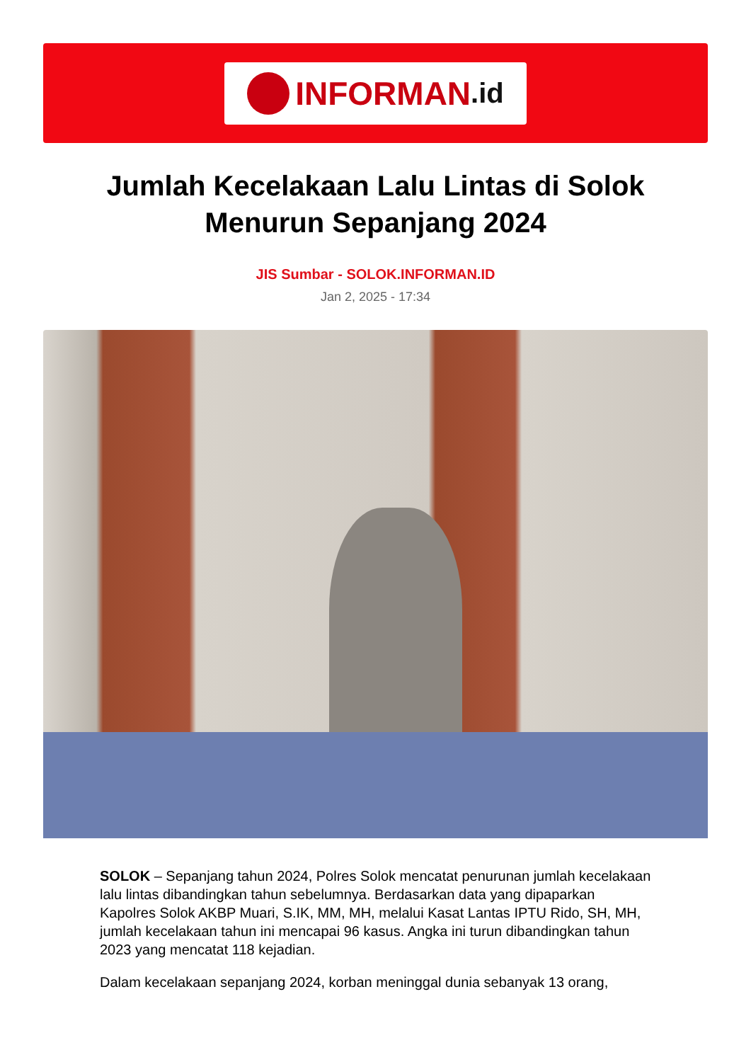INFORMAN.id
Jumlah Kecelakaan Lalu Lintas di Solok Menurun Sepanjang 2024
JIS Sumbar - SOLOK.INFORMAN.ID
Jan 2, 2025 - 17:34
SOLOK – Sepanjang tahun 2024, Polres Solok mencatat penurunan jumlah kecelakaan lalu lintas dibandingkan tahun sebelumnya. Berdasarkan data yang dipaparkan Kapolres Solok AKBP Muari, S.IK, MM, MH, melalui Kasat Lantas IPTU Rido, SH, MH, jumlah kecelakaan tahun ini mencapai 96 kasus. Angka ini turun dibandingkan tahun 2023 yang mencatat 118 kejadian.
Dalam kecelakaan sepanjang 2024, korban meninggal dunia sebanyak 13 orang,